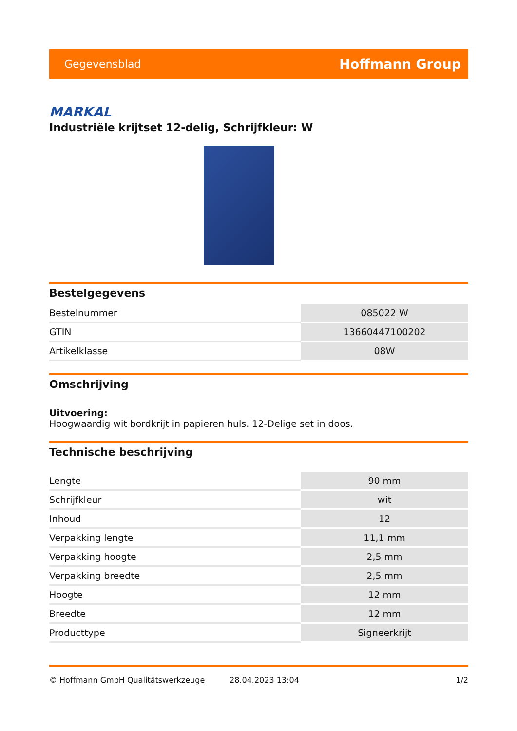Gegevensblad Hoffmann Group
MARKAL
Industriële krijtset 12-delig, Schrijfkleur: W
Bestelgegevens
| Bestelnummer | 085022 W |
| GTIN | 13660447100202 |
| Artikelklasse | 08W |
Omschrijving
Uitvoering:
Hoogwaardig wit bordkrijt in papieren huls. 12-Delige set in doos.
Technische beschrijving
| Lengte | 90 mm |
| Schrijfkleur | wit |
| Inhoud | 12 |
| Verpakking lengte | 11,1 mm |
| Verpakking hoogte | 2,5 mm |
| Verpakking breedte | 2,5 mm |
| Hoogte | 12 mm |
| Breedte | 12 mm |
| Producttype | Signeerkrijt |
© Hoffmann GmbH Qualitätswerkzeuge 28.04.2023 13:04 1/2